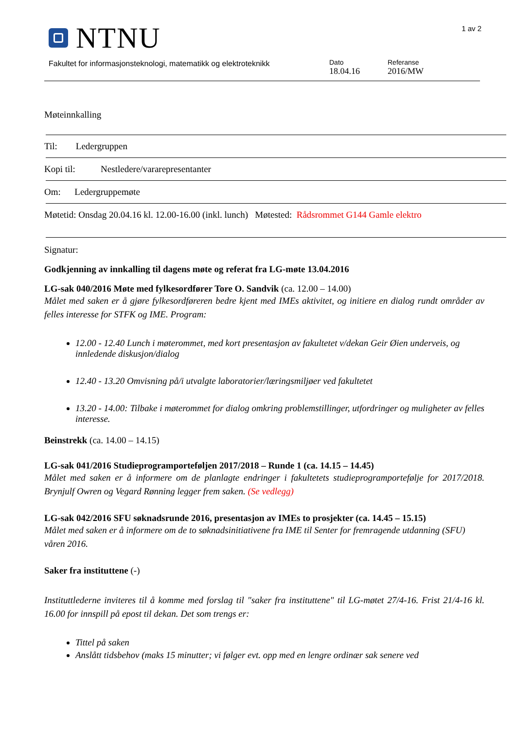NTNU
1 av 2
Fakultet for informasjonsteknologi, matematikk og elektroteknikk
Dato
18.04.16
Referanse
2016/MW
Møteinnkalling
Til: Ledergruppen
Kopi til: Nestledere/vararepresentanter
Om: Ledergruppemøte
Møtetid: Onsdag 20.04.16 kl. 12.00-16.00 (inkl. lunch) Møtested: Rådsrommet G144 Gamle elektro
Signatur:
Godkjenning av innkalling til dagens møte og referat fra LG-møte 13.04.2016
LG-sak 040/2016 Møte med fylkesordfører Tore O. Sandvik (ca. 12.00 – 14.00)
Målet med saken er å gjøre fylkesordføreren bedre kjent med IMEs aktivitet, og initiere en dialog rundt områder av felles interesse for STFK og IME. Program:
12.00 - 12.40 Lunch i møterommet, med kort presentasjon av fakultetet v/dekan Geir Øien underveis, og innledende diskusjon/dialog
12.40 - 13.20 Omvisning på/i utvalgte laboratorier/læringsmiljøer ved fakultetet
13.20 - 14.00: Tilbake i møterommet for dialog omkring problemstillinger, utfordringer og muligheter av felles interesse.
Beinstrekk (ca. 14.00 – 14.15)
LG-sak 041/2016 Studieprogramporteføljen 2017/2018 – Runde 1 (ca. 14.15 – 14.45)
Målet med saken er å informere om de planlagte endringer i fakultetets studieprogramportefølje for 2017/2018. Brynjulf Owren og Vegard Rønning legger frem saken. (Se vedlegg)
LG-sak 042/2016 SFU søknadsrunde 2016, presentasjon av IMEs to prosjekter (ca. 14.45 – 15.15)
Målet med saken er å informere om de to søknadsinitiativene fra IME til Senter for fremragende utdanning (SFU) våren 2016.
Saker fra instituttene (-)
Instituttlederne inviteres til å komme med forslag til "saker fra instituttene" til LG-møtet 27/4-16. Frist 21/4-16 kl. 16.00 for innspill på epost til dekan. Det som trengs er:
Tittel på saken
Anslått tidsbehov (maks 15 minutter; vi følger evt. opp med en lengre ordinær sak senere ved